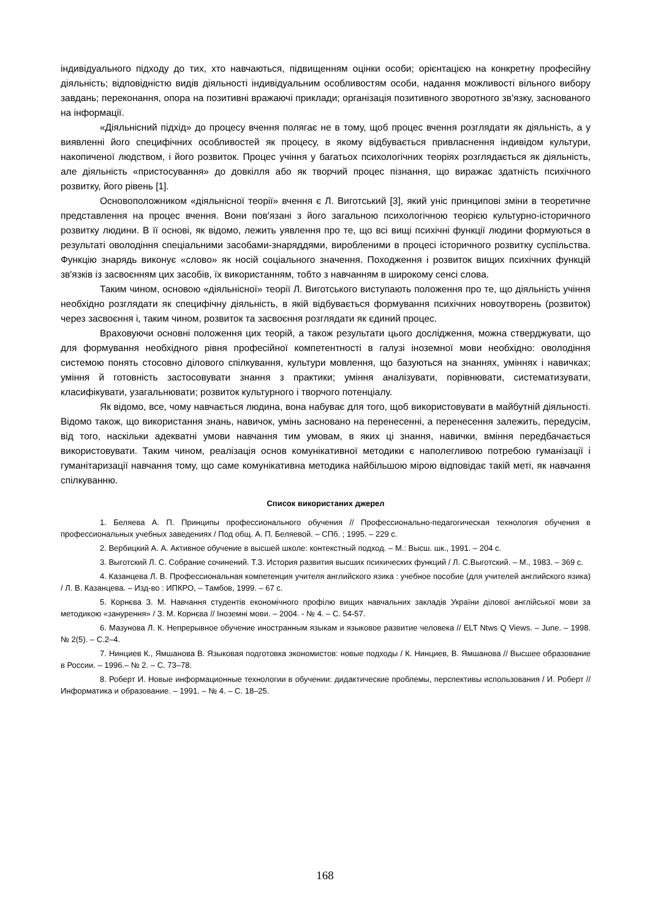індивідуального підходу до тих, хто навчаються, підвищенням оцінки особи; орієнтацією на конкретну професійну діяльність; відповідністю видів діяльності індивідуальним особливостям особи, надання можливості вільного вибору завдань; переконання, опора на позитивні вражаючі приклади; організація позитивного зворотного зв'язку, заснованого на інформації.
«Діяльнісний підхід» до процесу вчення полягає не в тому, щоб процес вчення розглядати як діяльність, а у виявленні його специфічних особливостей як процесу, в якому відбувається привласнення індивідом культури, накопиченої людством, і його розвиток. Процес учіння у багатьох психологічних теоріях розглядається як діяльність, але діяльність «пристосування» до довкілля або як творчий процес пізнання, що виражає здатність психічного розвитку, його рівень [1].
Основоположником «діяльнісної теорії» вчення є Л. Виготський [3], який уніс принципові зміни в теоретичне представлення на процес вчення. Вони пов'язані з його загальною психологічною теорією культурно-історичного розвитку людини. В її основі, як відомо, лежить уявлення про те, що всі вищі психічні функції людини формуються в результаті оволодіння спеціальними засобами-знаряддями, виробленими в процесі історичного розвитку суспільства. Функцію знарядь виконує «слово» як носій соціального значення. Походження і розвиток вищих психічних функцій зв'язків із засвоєнням цих засобів, їх використанням, тобто з навчанням в широкому сенсі слова.
Таким чином, основою «діяльнісної» теорії Л. Виготського виступають положення про те, що діяльність учіння необхідно розглядати як специфічну діяльність, в якій відбувається формування психічних новоутворень (розвиток) через засвоєння і, таким чином, розвиток та засвоєння розглядати як єдиний процес.
Враховуючи основні положення цих теорій, а також результати цього дослідження, можна стверджувати, що для формування необхідного рівня професійної компетентності в галузі іноземної мови необхідно: оволодіння системою понять стосовно ділового спілкування, культури мовлення, що базуються на знаннях, уміннях і навичках; уміння й готовність застосовувати знання з практики; уміння аналізувати, порівнювати, систематизувати, класифікувати, узагальнювати; розвиток культурного і творчого потенціалу.
Як відомо, все, чому навчається людина, вона набуває для того, щоб використовувати в майбутній діяльності. Відомо також, що використання знань, навичок, умінь засновано на перенесенні, а перенесення залежить, передусім, від того, наскільки адекватні умови навчання тим умовам, в яких ці знання, навички, вміння передбачається використовувати. Таким чином, реалізація основ комунікативної методики є наполегливою потребою гуманізації і гуманітаризації навчання тому, що саме комунікативна методика найбільшою мірою відповідає такій меті, як навчання спілкуванню.
Список використаних джерел
1. Беляева А. П. Принципы профессионального обучения // Профессионально-педагогическая технология обучения в профессиональных учебных заведениях / Под общ. А. П. Беляевой. – СПб. ; 1995. – 229 с.
2. Вербицкий А. А. Активное обучение в высшей школе: контекстный подход. – М.: Высш. шк., 1991. – 204 с.
3. Выготский Л. С. Собрание сочинений. Т.З. История развития высших психических функций / Л. С.Выготский. – М., 1983. – 369 с.
4. Казанцева Л. В. Профессиональная компетенция учителя английского язика : учебное пособие (для учителей английского язика) / Л. В. Казанцева. – Изд-во : ИПКРО, – Тамбов, 1999. – 67 с.
5. Корнєва З. М. Навчання студентів економічного профілю вищих навчальних закладів України ділової англійської мови за методикою «занурення» / З. М. Корнєва // Іноземні мови. – 2004. - № 4. – С. 54-57.
6. Мазунова Л. К. Непрерывное обучение иностранным языкам и языковое развитие человека // ELT Ntws Q Views. – June. – 1998. № 2(5). – С.2–4.
7. Нинциев К., Ямшанова В. Языковая подготовка экономистов: новые подходы / К. Нинциев, В. Ямшанова // Высшее образование в России. – 1996.– № 2. – С. 73–78.
8. Роберт И. Новые информационные технологии в обучении: дидактические проблемы, перспективы использования / И. Роберт // Информатика и образование. – 1991. – № 4. – С. 18–25.
168